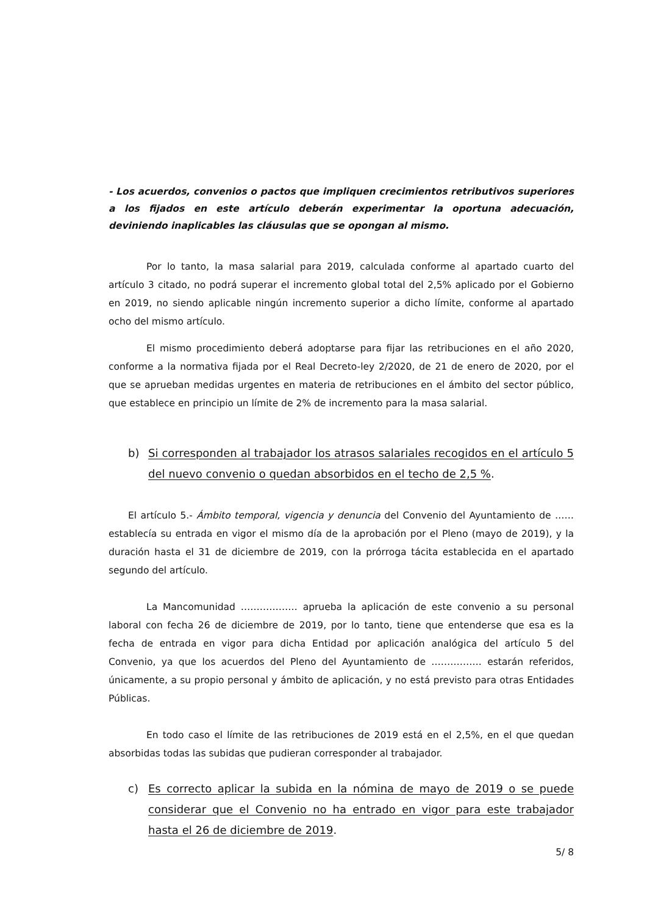- Los acuerdos, convenios o pactos que impliquen crecimientos retributivos superiores a los fijados en este artículo deberán experimentar la oportuna adecuación, deviniendo inaplicables las cláusulas que se opongan al mismo.
Por lo tanto, la masa salarial para 2019, calculada conforme al apartado cuarto del artículo 3 citado, no podrá superar el incremento global total del 2,5% aplicado por el Gobierno en 2019, no siendo aplicable ningún incremento superior a dicho límite, conforme al apartado ocho del mismo artículo.
El mismo procedimiento deberá adoptarse para fijar las retribuciones en el año 2020, conforme a la normativa fijada por el Real Decreto-ley 2/2020, de 21 de enero de 2020, por el que se aprueban medidas urgentes en materia de retribuciones en el ámbito del sector público, que establece en principio un límite de 2% de incremento para la masa salarial.
b) Si corresponden al trabajador los atrasos salariales recogidos en el artículo 5 del nuevo convenio o quedan absorbidos en el techo de 2,5 %.
El artículo 5.- Ámbito temporal, vigencia y denuncia del Convenio del Ayuntamiento de …… establecía su entrada en vigor el mismo día de la aprobación por el Pleno (mayo de 2019), y la duración hasta el 31 de diciembre de 2019, con la prórroga tácita establecida en el apartado segundo del artículo.
La Mancomunidad ……………… aprueba la aplicación de este convenio a su personal laboral con fecha 26 de diciembre de 2019, por lo tanto, tiene que entenderse que esa es la fecha de entrada en vigor para dicha Entidad por aplicación analógica del artículo 5 del Convenio, ya que los acuerdos del Pleno del Ayuntamiento de ……………. estarán referidos, únicamente, a su propio personal y ámbito de aplicación, y no está previsto para otras Entidades Públicas.
En todo caso el límite de las retribuciones de 2019 está en el 2,5%, en el que quedan absorbidas todas las subidas que pudieran corresponder al trabajador.
c) Es correcto aplicar la subida en la nómina de mayo de 2019 o se puede considerar que el Convenio no ha entrado en vigor para este trabajador hasta el 26 de diciembre de 2019.
5/ 8